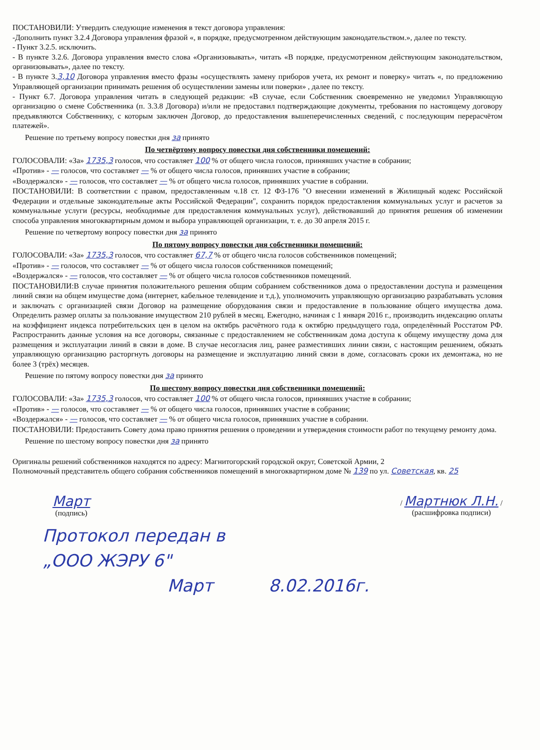ПОСТАНОВИЛИ: Утвердить следующие изменения в текст договора управления:
-Дополнить пункт 3.2.4 Договора управления фразой «, в порядке, предусмотренном действующим законодательством.», далее по тексту.
- Пункт 3.2.5. исключить.
- В пункте 3.2.6. Договора управления вместо слова «Организовывать», читать «В порядке, предусмотренном действующим законодательством, организовывать», далее по тексту.
- В пункте 3.3,10 Договора управления вместо фразы «осуществлять замену приборов учета, их ремонт и поверку» читать «, по предложению Управляющей организации принимать решения об осуществлении замены или поверки» , далее по тексту.
- Пункт 6.7. Договора управления читать в следующей редакции: «В случае, если Собственник своевременно не уведомил Управляющую организацию о смене Собственника (п. 3.3.8 Договора) и/или не предоставил подтверждающие документы, требования по настоящему договору предъявляются Собственнику, с которым заключен Договор, до предоставления вышеперечисленных сведений, с последующим перерасчётом платежей».
Решение по третьему вопросу повестки дня за принято
По четвёртому вопросу повестки дня собственники помещений:
ГОЛОСОВАЛИ: «За» 1735,3 голосов, что составляет 100 % от общего числа голосов, принявших участие в собрании;
«Против» - — голосов, что составляет — % от общего числа голосов, принявших участие в собрании;
«Воздержался» - — голосов, что составляет — % от общего числа голосов, принявших участие в собрании.
ПОСТАНОВИЛИ: В соответствии с правом, предоставленным ч.18 ст. 12 ФЗ-176 "О внесении изменений в Жилищный кодекс Российской Федерации и отдельные законодательные акты Российской Федерации", сохранить порядок предоставления коммунальных услуг и расчетов за коммунальные услуги (ресурсы, необходимые для предоставления коммунальных услуг), действовавший до принятия решения об изменении способа управления многоквартирным домом и выбора управляющей организации, т. е. до 30 апреля 2015 г.
Решение по четвертому вопросу повестки дня за принято
По пятому вопросу повестки дня собственники помещений:
ГОЛОСОВАЛИ: «За» 1735,3 голосов, что составляет 67,7 % от общего числа голосов собственников помещений;
«Против» - — голосов, что составляет — % от общего числа голосов собственников помещений;
«Воздержался» - — голосов, что составляет — % от общего числа голосов собственников помещений.
ПОСТАНОВИЛИ:В случае принятия положительного решения общим собранием собственников дома о предоставлении доступа и размещения линий связи на общем имуществе дома (интернет, кабельное телевидение и т.д.), уполномочить управляющую организацию разрабатывать условия и заключать с организацией связи Договор на размещение оборудования связи и предоставление в пользование общего имущества дома. Определить размер оплаты за пользование имуществом 210 рублей в месяц. Ежегодно, начиная с 1 января 2016 г., производить индексацию оплаты на коэффициент индекса потребительских цен в целом на октябрь расчётного года к октябрю предыдущего года, определённый Росстатом РФ. Распространить данные условия на все договоры, связанные с предоставлением не собственникам дома доступа к общему имуществу дома для размещения и эксплуатации линий в связи в доме. В случае несогласия лиц, ранее разместивших линии связи, с настоящим решением, обязать управляющую организацию расторгнуть договоры на размещение и эксплуатацию линий связи в доме, согласовать сроки их демонтажа, но не более 3 (трёх) месяцев.
Решение по пятому вопросу повестки дня за принято
По шестому вопросу повестки дня собственники помещений:
ГОЛОСОВАЛИ: «За» 1735,3 голосов, что составляет 100 % от общего числа голосов, принявших участие в собрании;
«Против» - — голосов, что составляет — % от общего числа голосов, принявших участие в собрании;
«Воздержался» - — голосов, что составляет — % от общего числа голосов, принявших участие в собрании.
ПОСТАНОВИЛИ: Предоставить Совету дома право принятия решения о проведении и утверждения стоимости работ по текущему ремонту дома.
Решение по шестому вопросу повестки дня за принято
Оригиналы решений собственников находятся по адресу: Магнитогорский городской округ, Советской Армии, 2
Полномочный представитель общего собрания собственников помещений в многоквартирном доме № 139 по ул. Советская, кв. 25
Март
(подпись)
/ Мартнюк Л.Н. /
(расшифровка подписи)
Протокол передан в
„ООО ЖЭРУ 6"
Март 8.02.2016г.